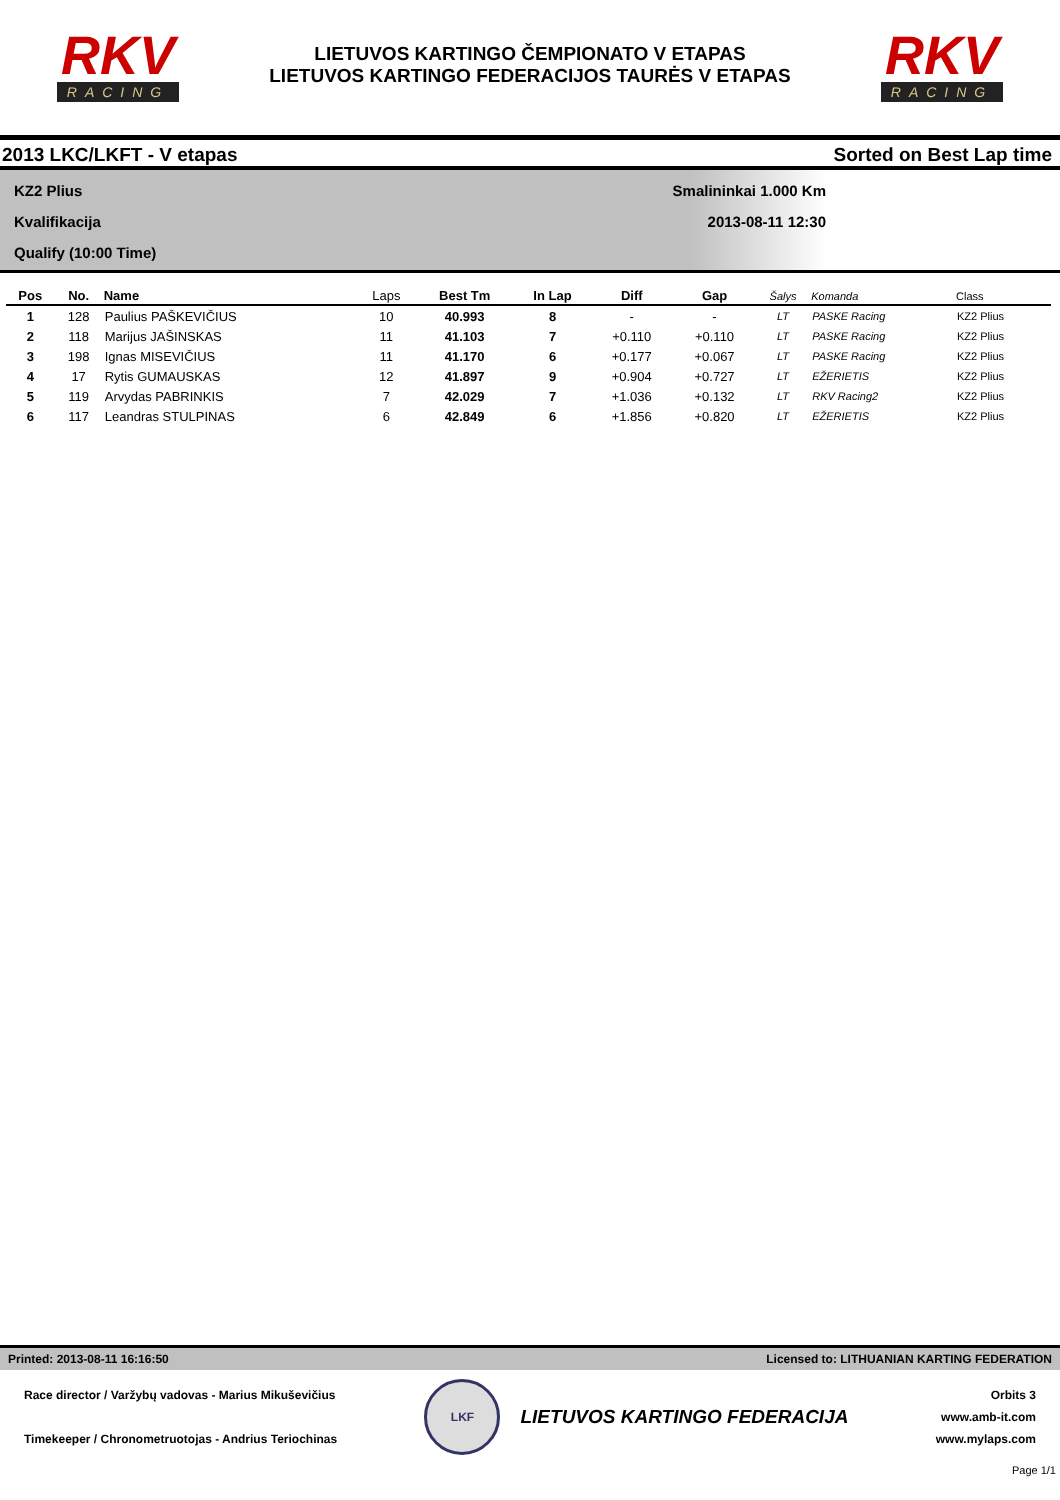RKV
RACING
LIETUVOS KARTINGO ČEMPIONATO V ETAPAS
LIETUVOS KARTINGO FEDERACIJOS TAURĖS V ETAPAS
RKV
RACING
2013 LKC/LKFT - V etapas Sorted on Best Lap time
KZ2 Plius
Kvalifikacija
Qualify (10:00 Time)
Smalininkai 1.000 Km
2013-08-11 12:30
| Pos | No. | Name | Laps | Best Tm | In Lap | Diff | Gap | Šalys | Komanda | Class |
| --- | --- | --- | --- | --- | --- | --- | --- | --- | --- | --- |
| 1 | 128 | Paulius PAŠKEVIČIUS | 10 | 40.993 | 8 | - | - | LT | PASKE Racing | KZ2 Plius |
| 2 | 118 | Marijus JAŠINSKAS | 11 | 41.103 | 7 | +0.110 | +0.110 | LT | PASKE Racing | KZ2 Plius |
| 3 | 198 | Ignas MISEVIČIUS | 11 | 41.170 | 6 | +0.177 | +0.067 | LT | PASKE Racing | KZ2 Plius |
| 4 | 17 | Rytis GUMAUSKAS | 12 | 41.897 | 9 | +0.904 | +0.727 | LT | EŽERIETIS | KZ2 Plius |
| 5 | 119 | Arvydas PABRINKIS | 7 | 42.029 | 7 | +1.036 | +0.132 | LT | RKV Racing2 | KZ2 Plius |
| 6 | 117 | Leandras STULPINAS | 6 | 42.849 | 6 | +1.856 | +0.820 | LT | EŽERIETIS | KZ2 Plius |
Printed: 2013-08-11 16:16:50 Licensed to: LITHUANIAN KARTING FEDERATION
Race director / Varžybų vadovas - Marius Mikuševičius
Timekeeper / Chronometruotojas - Andrius Teriochinas
LKF
LIETUVOS KARTINGO FEDERACIJA
Orbits 3
www.amb-it.com
www.mylaps.com
Page 1/1